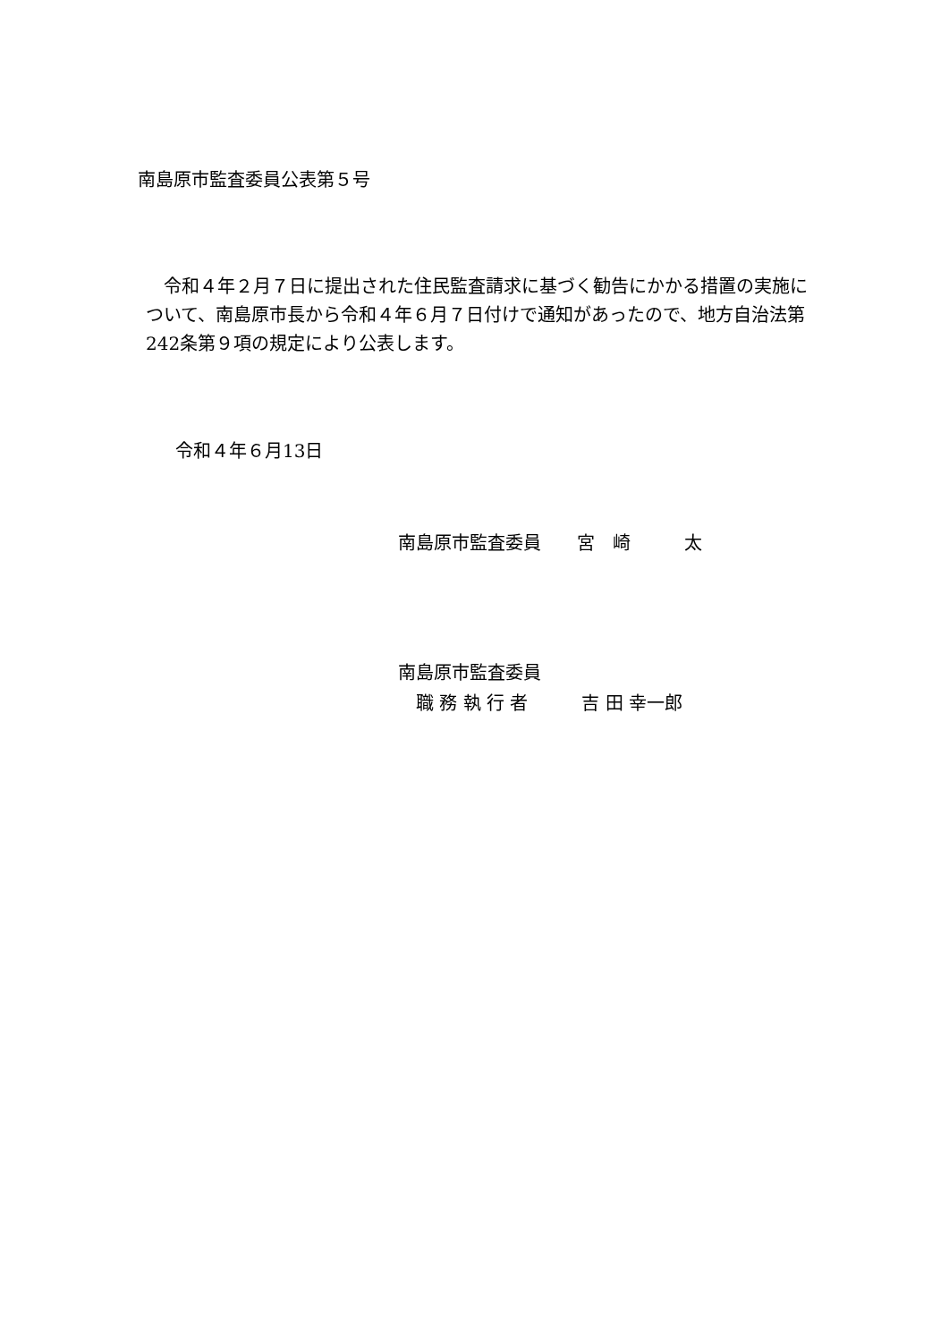南島原市監査委員公表第５号
　令和４年２月７日に提出された住民監査請求に基づく勧告にかかる措置の実施について、南島原市長から令和４年６月７日付けで通知があったので、地方自治法第242条第９項の規定により公表します。
令和４年６月13日
南島原市監査委員　　宮　崎　　　太
南島原市監査委員
　職 務 執 行 者　　　吉 田 幸一郎